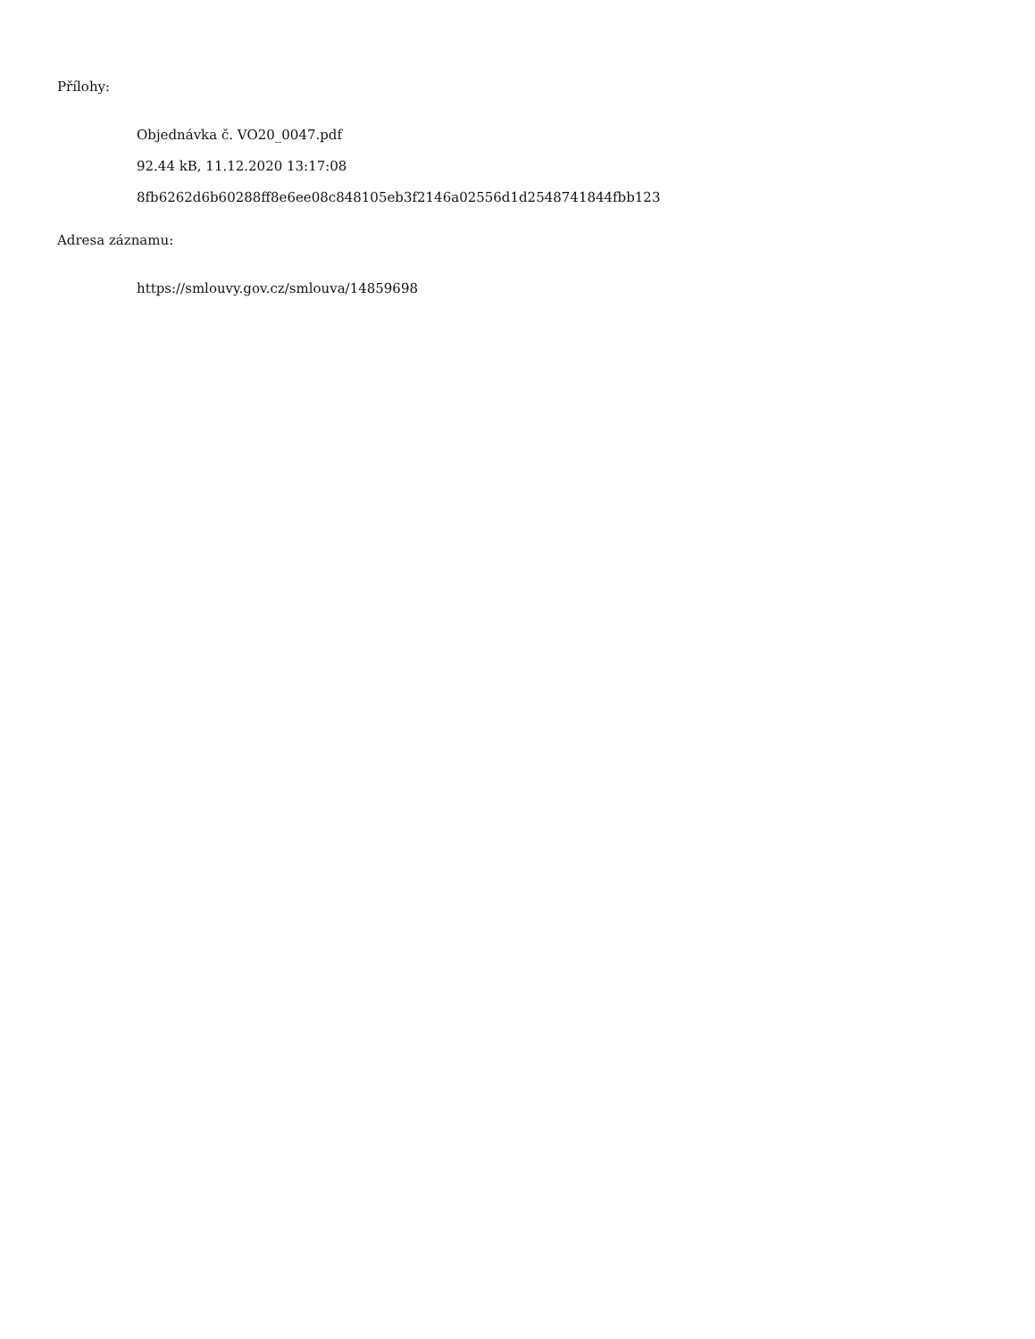Přílohy:
Objednávka č. VO20_0047.pdf
92.44 kB, 11.12.2020 13:17:08
8fb6262d6b60288ff8e6ee08c848105eb3f2146a02556d1d2548741844fbb123
Adresa záznamu:
https://smlouvy.gov.cz/smlouva/14859698